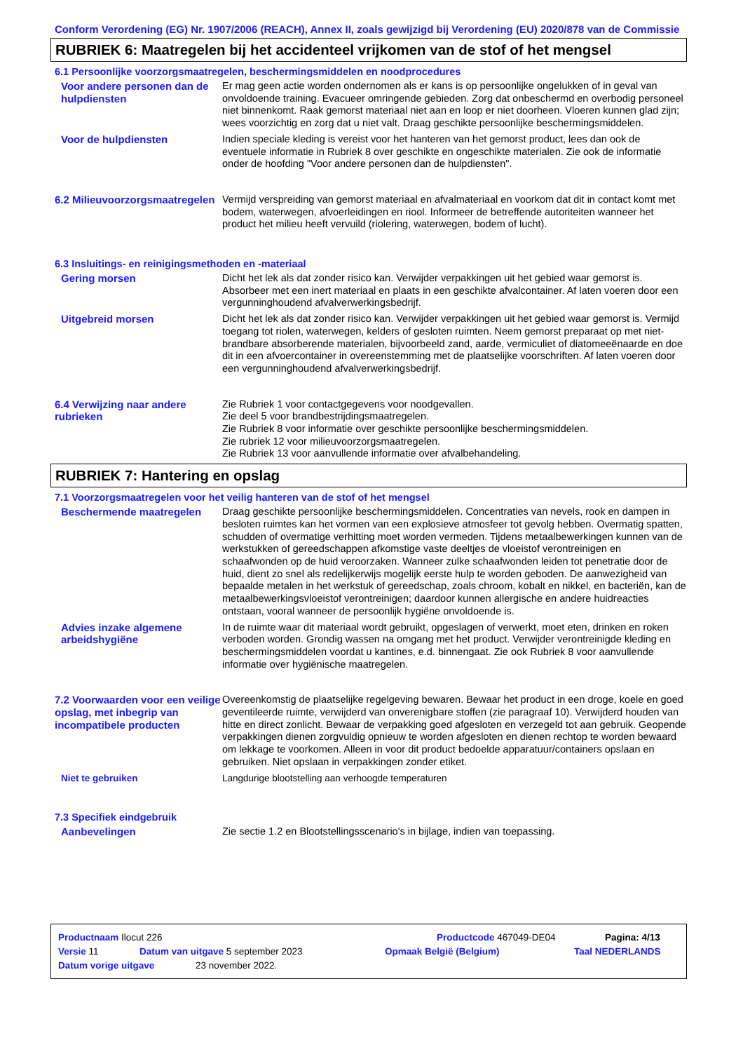Conform Verordening (EG) Nr. 1907/2006 (REACH), Annex II, zoals gewijzigd bij Verordening (EU) 2020/878 van de Commissie
RUBRIEK 6: Maatregelen bij het accidenteel vrijkomen van de stof of het mengsel
6.1 Persoonlijke voorzorgsmaatregelen, beschermingsmiddelen en noodprocedures
Voor andere personen dan de hulpdiensten
Er mag geen actie worden ondernomen als er kans is op persoonlijke ongelukken of in geval van onvoldoende training. Evacueer omringende gebieden. Zorg dat onbeschermd en overbodig personeel niet binnenkomt. Raak gemorst materiaal niet aan en loop er niet doorheen. Vloeren kunnen glad zijn; wees voorzichtig en zorg dat u niet valt. Draag geschikte persoonlijke beschermingsmiddelen.
Voor de hulpdiensten Indien speciale kleding is vereist voor het hanteren van het gemorst product, lees dan ook de eventuele informatie in Rubriek 8 over geschikte en ongeschikte materialen. Zie ook de informatie onder de hoofding "Voor andere personen dan de hulpdiensten".
6.2 Milieuvoorzorgsmaatregelen
Vermijd verspreiding van gemorst materiaal en afvalmateriaal en voorkom dat dit in contact komt met bodem, waterwegen, afvoerleidingen en riool. Informeer de betreffende autoriteiten wanneer het product het milieu heeft vervuild (riolering, waterwegen, bodem of lucht).
6.3 Insluitings- en reinigingsmethoden en -materiaal
Gering morsen Dicht het lek als dat zonder risico kan. Verwijder verpakkingen uit het gebied waar gemorst is. Absorbeer met een inert materiaal en plaats in een geschikte afvalcontainer. Af laten voeren door een vergunninghoudend afvalverwerkingsbedrijf.
Uitgebreid morsen Dicht het lek als dat zonder risico kan. Verwijder verpakkingen uit het gebied waar gemorst is. Vermijd toegang tot riolen, waterwegen, kelders of gesloten ruimten. Neem gemorst preparaat op met niet-brandbare absorberende materialen, bijvoorbeeld zand, aarde, vermiculiet of diatomeeënaarde en doe dit in een afvoercontainer in overeenstemming met de plaatselijke voorschriften. Af laten voeren door een vergunninghoudend afvalverwerkingsbedrijf.
6.4 Verwijzing naar andere rubrieken
Zie Rubriek 1 voor contactgegevens voor noodgevallen.
Zie deel 5 voor brandbestrijdingsmaatregelen.
Zie Rubriek 8 voor informatie over geschikte persoonlijke beschermingsmiddelen.
Zie rubriek 12 voor milieuvoorzorgsmaatregelen.
Zie Rubriek 13 voor aanvullende informatie over afvalbehandeling.
RUBRIEK 7: Hantering en opslag
7.1 Voorzorgsmaatregelen voor het veilig hanteren van de stof of het mengsel
Beschermende maatregelen Draag geschikte persoonlijke beschermingsmiddelen. Concentraties van nevels, rook en dampen in besloten ruimtes kan het vormen van een explosieve atmosfeer tot gevolg hebben. Overmatig spatten, schudden of overmatige verhitting moet worden vermeden. Tijdens metaalbewerkingen kunnen van de werkstukken of gereedschappen afkomstige vaste deeltjes de vloeistof verontreinigen en schaafwonden op de huid veroorzaken. Wanneer zulke schaafwonden leiden tot penetratie door de huid, dient zo snel als redelijkerwijs mogelijk eerste hulp te worden geboden. De aanwezigheid van bepaalde metalen in het werkstuk of gereedschap, zoals chroom, kobalt en nikkel, en bacteriën, kan de metaalbewerkingsvloeistof verontreinigen; daardoor kunnen allergische en andere huidreacties ontstaan, vooral wanneer de persoonlijk hygiëne onvoldoende is.
Advies inzake algemene arbeidshygiëne
In de ruimte waar dit materiaal wordt gebruikt, opgeslagen of verwerkt, moet eten, drinken en roken verboden worden. Grondig wassen na omgang met het product. Verwijder verontreinigde kleding en beschermingsmiddelen voordat u kantines, e.d. binnengaat. Zie ook Rubriek 8 voor aanvullende informatie over hygiënische maatregelen.
7.2 Voorwaarden voor een veilige opslag, met inbegrip van incompatibele producten
Overeenkomstig de plaatselijke regelgeving bewaren. Bewaar het product in een droge, koele en goed geventileerde ruimte, verwijderd van onverenigbare stoffen (zie paragraaf 10). Verwijderd houden van hitte en direct zonlicht. Bewaar de verpakking goed afgesloten en verzegeld tot aan gebruik. Geopende verpakkingen dienen zorgvuldig opnieuw te worden afgesloten en dienen rechtop te worden bewaard om lekkage te voorkomen. Alleen in voor dit product bedoelde apparatuur/containers opslaan en gebruiken. Niet opslaan in verpakkingen zonder etiket.
Niet te gebruiken Langdurige blootstelling aan verhoogde temperaturen
7.3 Specifiek eindgebruik
Aanbevelingen Zie sectie 1.2 en Blootstellingsscenario's in bijlage, indien van toepassing.
Productnaam Ilocut 226 Productcode 467049-DE04 Pagina: 4/13
Versie 11 Datum van uitgave 5 september 2023 Opmaak België (Belgium) Taal NEDERLANDS
Datum vorige uitgave 23 november 2022.